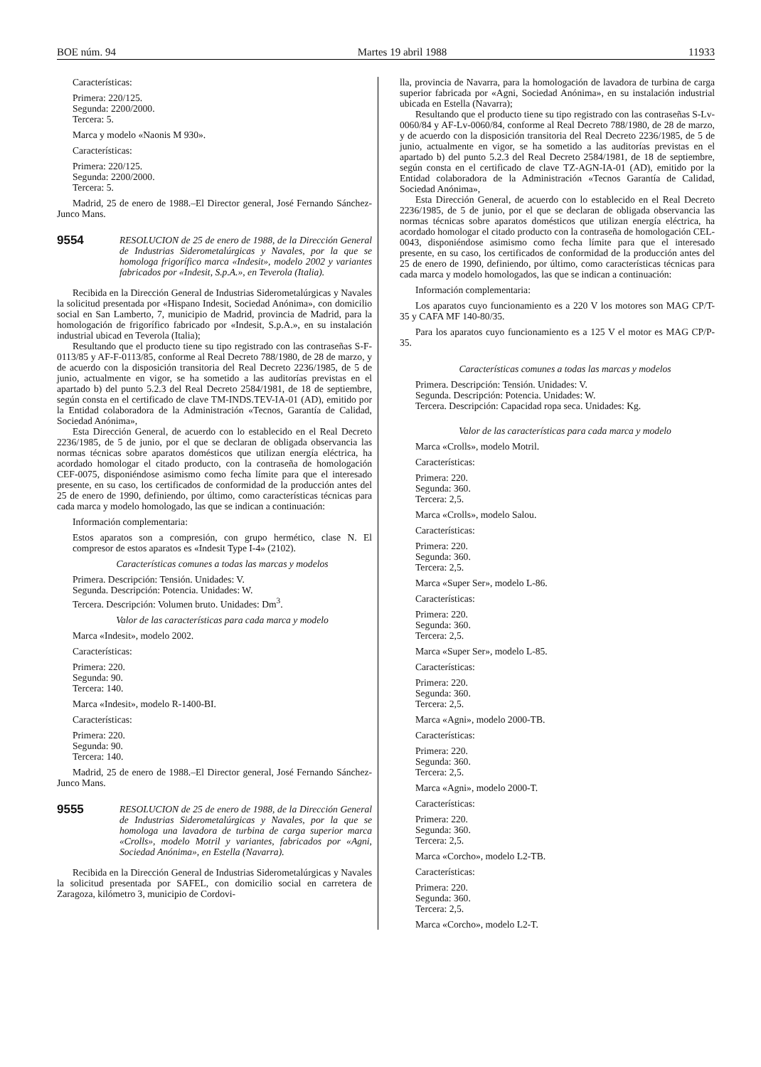BOE núm. 94 Martes 19 abril 1988 11933
Características:
Primera: 220/125.
Segunda: 2200/2000.
Tercera: 5.
Marca y modelo «Naonis M 930».
Características:
Primera: 220/125.
Segunda: 2200/2000.
Tercera: 5.
Madrid, 25 de enero de 1988.–El Director general, José Fernando Sánchez-Junco Mans.
9554
RESOLUCION de 25 de enero de 1988, de la Dirección General de Industrias Siderometalúrgicas y Navales, por la que se homologa frigorífico marca «Indesit», modelo 2002 y variantes fabricados por «Indesit, S.p.A.», en Teverola (Italia).
Recibida en la Dirección General de Industrias Siderometalúrgicas y Navales la solicitud presentada por «Hispano Indesit, Sociedad Anónima», con domicilio social en San Lamberto, 7, municipio de Madrid, provincia de Madrid, para la homologación de frigorífico fabricado por «Indesit, S.p.A.», en su instalación industrial ubicad en Teverola (Italia);
Resultando que el producto tiene su tipo registrado con las contraseñas S-F-0113/85 y AF-F-0113/85, conforme al Real Decreto 788/1980, de 28 de marzo, y de acuerdo con la disposición transitoria del Real Decreto 2236/1985, de 5 de junio, actualmente en vigor, se ha sometido a las auditorías previstas en el apartado b) del punto 5.2.3 del Real Decreto 2584/1981, de 18 de septiembre, según consta en el certificado de clave TM-INDS.TEV-IA-01 (AD), emitido por la Entidad colaboradora de la Administración «Tecnos, Garantía de Calidad, Sociedad Anónima»,
Esta Dirección General, de acuerdo con lo establecido en el Real Decreto 2236/1985, de 5 de junio, por el que se declaran de obligada observancia las normas técnicas sobre aparatos domésticos que utilizan energía eléctrica, ha acordado homologar el citado producto, con la contraseña de homologación CEF-0075, disponiéndose asimismo como fecha límite para que el interesado presente, en su caso, los certificados de conformidad de la producción antes del 25 de enero de 1990, definiendo, por último, como características técnicas para cada marca y modelo homologado, las que se indican a continuación:
Información complementaria:
Estos aparatos son a compresión, con grupo hermético, clase N. El compresor de estos aparatos es «Indesit Type I-4» (2102).
Características comunes a todas las marcas y modelos
Primera. Descripción: Tensión. Unidades: V.
Segunda. Descripción: Potencia. Unidades: W.
Tercera. Descripción: Volumen bruto. Unidades: Dm<sup>3</sup>.
Valor de las características para cada marca y modelo
Marca «Indesit», modelo 2002.
Características:
Primera: 220.
Segunda: 90.
Tercera: 140.
Marca «Indesit», modelo R-1400-BI.
Características:
Primera: 220.
Segunda: 90.
Tercera: 140.
Madrid, 25 de enero de 1988.–El Director general, José Fernando Sánchez-Junco Mans.
9555
RESOLUCION de 25 de enero de 1988, de la Dirección General de Industrias Siderometalúrgicas y Navales, por la que se homologa una lavadora de turbina de carga superior marca «Crolls», modelo Motril y variantes, fabricados por «Agni, Sociedad Anónima», en Estella (Navarra).
Recibida en la Dirección General de Industrias Siderometalúrgicas y Navales la solicitud presentada por SAFEL, con domicilio social en carretera de Zaragoza, kilómetro 3, municipio de Cordovi-
lla, provincia de Navarra, para la homologación de lavadora de turbina de carga superior fabricada por «Agni, Sociedad Anónima», en su instalación industrial ubicada en Estella (Navarra);
Resultando que el producto tiene su tipo registrado con las contraseñas S-Lv-0060/84 y AF-Lv-0060/84, conforme al Real Decreto 788/1980, de 28 de marzo, y de acuerdo con la disposición transitoria del Real Decreto 2236/1985, de 5 de junio, actualmente en vigor, se ha sometido a las auditorías previstas en el apartado b) del punto 5.2.3 del Real Decreto 2584/1981, de 18 de septiembre, según consta en el certificado de clave TZ-AGN-IA-01 (AD), emitido por la Entidad colaboradora de la Administración «Tecnos Garantía de Calidad, Sociedad Anónima»,
Esta Dirección General, de acuerdo con lo establecido en el Real Decreto 2236/1985, de 5 de junio, por el que se declaran de obligada observancia las normas técnicas sobre aparatos domésticos que utilizan energía eléctrica, ha acordado homologar el citado producto con la contraseña de homologación CEL-0043, disponiéndose asimismo como fecha límite para que el interesado presente, en su caso, los certificados de conformidad de la producción antes del 25 de enero de 1990, definiendo, por último, como características técnicas para cada marca y modelo homologados, las que se indican a continuación:
Información complementaria:
Los aparatos cuyo funcionamiento es a 220 V los motores son MAG CP/T-35 y CAFA MF 140-80/35.
Para los aparatos cuyo funcionamiento es a 125 V el motor es MAG CP/P-35.
Características comunes a todas las marcas y modelos
Primera. Descripción: Tensión. Unidades: V.
Segunda. Descripción: Potencia. Unidades: W.
Tercera. Descripción: Capacidad ropa seca. Unidades: Kg.
Valor de las características para cada marca y modelo
Marca «Crolls», modelo Motril.
Características:
Primera: 220.
Segunda: 360.
Tercera: 2,5.
Marca «Crolls», modelo Salou.
Características:
Primera: 220.
Segunda: 360.
Tercera: 2,5.
Marca «Super Ser», modelo L-86.
Características:
Primera: 220.
Segunda: 360.
Tercera: 2,5.
Marca «Super Ser», modelo L-85.
Características:
Primera: 220.
Segunda: 360.
Tercera: 2,5.
Marca «Agni», modelo 2000-TB.
Características:
Primera: 220.
Segunda: 360.
Tercera: 2,5.
Marca «Agni», modelo 2000-T.
Características:
Primera: 220.
Segunda: 360.
Tercera: 2,5.
Marca «Corcho», modelo L2-TB.
Características:
Primera: 220.
Segunda: 360.
Tercera: 2,5.
Marca «Corcho», modelo L2-T.